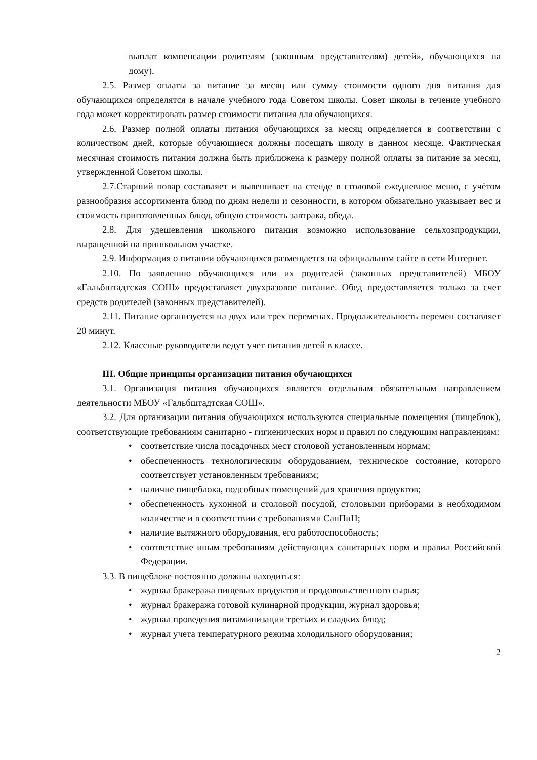выплат компенсации родителям (законным представителям) детей», обучающихся на дому).
2.5. Размер оплаты за питание за месяц или сумму стоимости одного дня питания для обучающихся определятся в начале учебного года Советом школы. Совет школы в течение учебного года может корректировать размер стоимости питания для обучающихся.
2.6. Размер полной оплаты питания обучающихся за месяц определяется в соответствии с количеством дней, которые обучающиеся должны посещать школу в данном месяце. Фактическая месячная стоимость питания должна быть приближена к размеру полной оплаты за питание за месяц, утвержденной Советом школы.
2.7.Старший повар составляет и вывешивает на стенде в столовой ежедневное меню, с учётом разнообразия ассортимента блюд по дням недели и сезонности, в котором обязательно указывает вес и стоимость приготовленных блюд, общую стоимость завтрака, обеда.
2.8. Для удешевления школьного питания возможно использование сельхозпродукции, выращенной на пришкольном участке.
2.9. Информация о питании обучающихся размещается на официальном сайте в сети Интернет.
2.10. По заявлению обучающихся или их родителей (законных представителей) МБОУ «Гальбштадтская СОШ» предоставляет двухразовое питание. Обед предоставляется только за счет средств родителей (законных представителей).
2.11. Питание организуется на двух или трех переменах. Продолжительность перемен составляет 20 минут.
2.12. Классные руководители ведут учет питания детей в классе.
III. Общие принципы организации питания обучающихся
3.1. Организация питания обучающихся является отдельным обязательным направлением деятельности МБОУ «Гальбштадтская СОШ».
3.2. Для организации питания обучающихся используются специальные помещения (пищеблок), соответствующие требованиям санитарно - гигиенических норм и правил по следующим направлениям:
• соответствие числа посадочных мест столовой установленным нормам;
• обеспеченность технологическим оборудованием, техническое состояние, которого соответствует установленным требованиям;
• наличие пищеблока, подсобных помещений для хранения продуктов;
• обеспеченность кухонной и столовой посудой, столовыми приборами в необходимом количестве и в соответствии с требованиями СанПиН;
• наличие вытяжного оборудования, его работоспособность;
• соответствие иным требованиям действующих санитарных норм и правил Российской Федерации.
3.3. В пищеблоке постоянно должны находиться:
• журнал бракеража пищевых продуктов и продовольственного сырья;
• журнал бракеража готовой кулинарной продукции, журнал здоровья;
• журнал проведения витаминизации третьих и сладких блюд;
• журнал учета температурного режима холодильного оборудования;
2